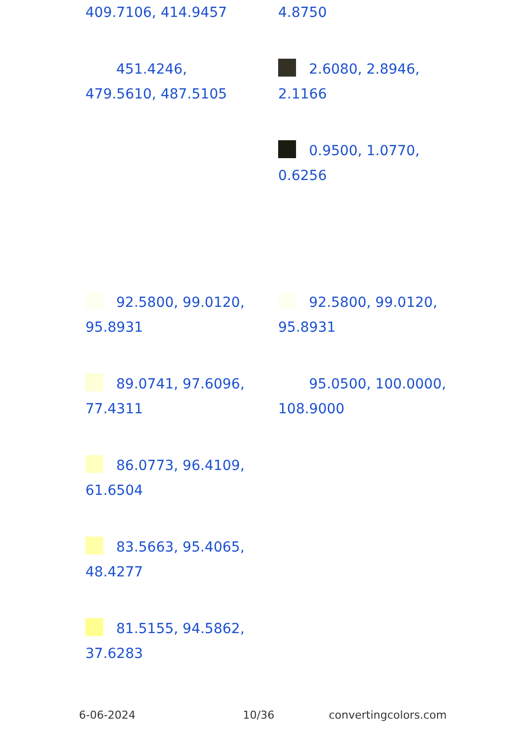409.7106, 414.9457 4.8750
451.4246, 479.5610, 487.5105
2.6080, 2.8946, 2.1166
0.9500, 1.0770, 0.6256
92.5800, 99.0120, 95.8931
92.5800, 99.0120, 95.8931
89.0741, 97.6096, 77.4311
95.0500, 100.0000, 108.9000
86.0773, 96.4109, 61.6504
83.5663, 95.4065, 48.4277
81.5155, 94.5862, 37.6283
6-06-2024 10/36 convertingcolors.com